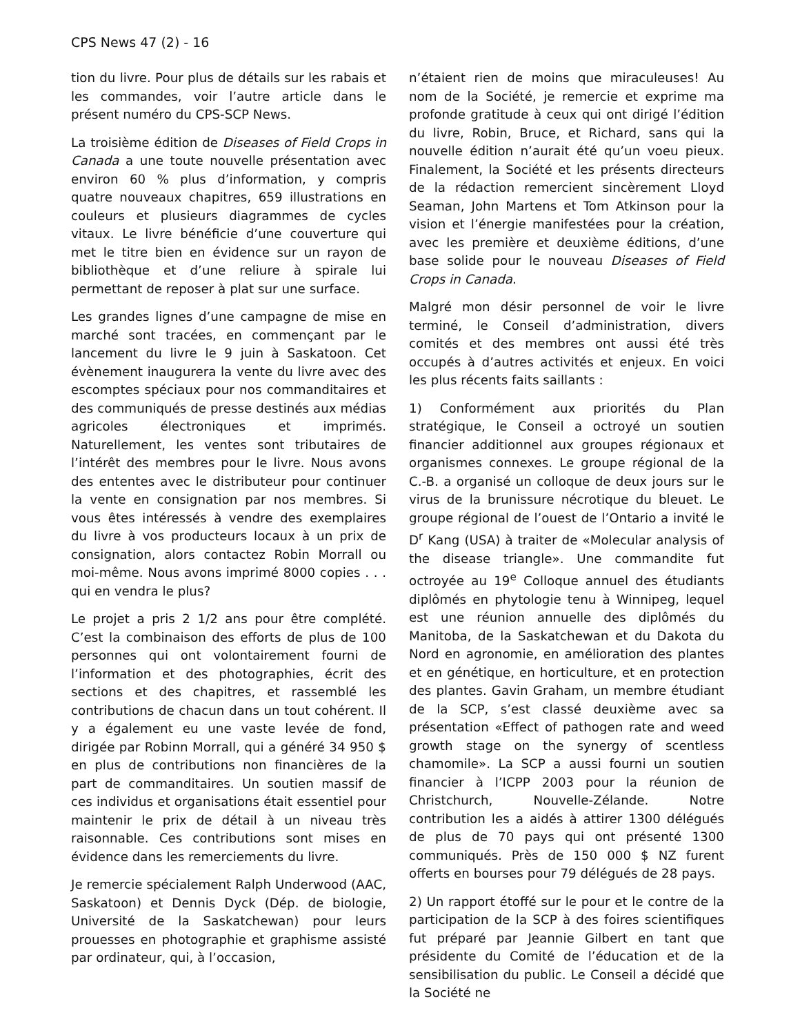CPS News 47 (2) - 16
tion du livre. Pour plus de détails sur les rabais et les commandes, voir l’autre article dans le présent numéro du CPS-SCP News.
La troisième édition de Diseases of Field Crops in Canada a une toute nouvelle présentation avec environ 60 % plus d’information, y compris quatre nouveaux chapitres, 659 illustrations en couleurs et plusieurs diagrammes de cycles vitaux. Le livre bénéficie d’une couverture qui met le titre bien en évidence sur un rayon de bibliothèque et d’une reliure à spirale lui permettant de reposer à plat sur une surface.
Les grandes lignes d’une campagne de mise en marché sont tracées, en commençant par le lancement du livre le 9 juin à Saskatoon. Cet évènement inaugurera la vente du livre avec des escomptes spéciaux pour nos commanditaires et des communiqués de presse destinés aux médias agricoles électroniques et imprimés. Naturellement, les ventes sont tributaires de l’intérêt des membres pour le livre. Nous avons des ententes avec le distributeur pour continuer la vente en consignation par nos membres. Si vous êtes intéressés à vendre des exemplaires du livre à vos producteurs locaux à un prix de consignation, alors contactez Robin Morrall ou moi-même. Nous avons imprimé 8000 copies . . . qui en vendra le plus?
Le projet a pris 2 1/2 ans pour être complété. C’est la combinaison des efforts de plus de 100 personnes qui ont volontairement fourni de l’information et des photographies, écrit des sections et des chapitres, et rassemblé les contributions de chacun dans un tout cohérent. Il y a également eu une vaste levée de fond, dirigée par Robinn Morrall, qui a généré 34 950 $ en plus de contributions non financières de la part de commanditaires. Un soutien massif de ces individus et organisations était essentiel pour maintenir le prix de détail à un niveau très raisonnable. Ces contributions sont mises en évidence dans les remerciements du livre.
Je remercie spécialement Ralph Underwood (AAC, Saskatoon) et Dennis Dyck (Dép. de biologie, Université de la Saskatchewan) pour leurs prouesses en photographie et graphisme assisté par ordinateur, qui, à l’occasion,
n’étaient rien de moins que miraculeuses! Au nom de la Société, je remercie et exprime ma profonde gratitude à ceux qui ont dirigé l’édition du livre, Robin, Bruce, et Richard, sans qui la nouvelle édition n’aurait été qu’un voeu pieux. Finalement, la Société et les présents directeurs de la rédaction remercient sincèrement Lloyd Seaman, John Martens et Tom Atkinson pour la vision et l’énergie manifestées pour la création, avec les première et deuxième éditions, d’une base solide pour le nouveau Diseases of Field Crops in Canada.
Malgré mon désir personnel de voir le livre terminé, le Conseil d’administration, divers comités et des membres ont aussi été très occupés à d’autres activités et enjeux. En voici les plus récents faits saillants :
1) Conformément aux priorités du Plan stratégique, le Conseil a octroyé un soutien financier additionnel aux groupes régionaux et organismes connexes. Le groupe régional de la C.-B. a organisé un colloque de deux jours sur le virus de la brunissure nécrotique du bleuet. Le groupe régional de l’ouest de l’Ontario a invité le D<sup>r</sup> Kang (USA) à traiter de «Molecular analysis of the disease triangle». Une commandite fut octroyée au 19<sup>e</sup> Colloque annuel des étudiants diplômés en phytologie tenu à Winnipeg, lequel est une réunion annuelle des diplômés du Manitoba, de la Saskatchewan et du Dakota du Nord en agronomie, en amélioration des plantes et en génétique, en horticulture, et en protection des plantes. Gavin Graham, un membre étudiant de la SCP, s’est classé deuxième avec sa présentation «Effect of pathogen rate and weed growth stage on the synergy of scentless chamomile». La SCP a aussi fourni un soutien financier à l’ICPP 2003 pour la réunion de Christchurch, Nouvelle-Zélande. Notre contribution les a aidés à attirer 1300 délégués de plus de 70 pays qui ont présenté 1300 communiqués. Près de 150 000 $ NZ furent offerts en bourses pour 79 délégués de 28 pays.
2) Un rapport étoffé sur le pour et le contre de la participation de la SCP à des foires scientifiques fut préparé par Jeannie Gilbert en tant que présidente du Comité de l’éducation et de la sensibilisation du public. Le Conseil a décidé que la Société ne